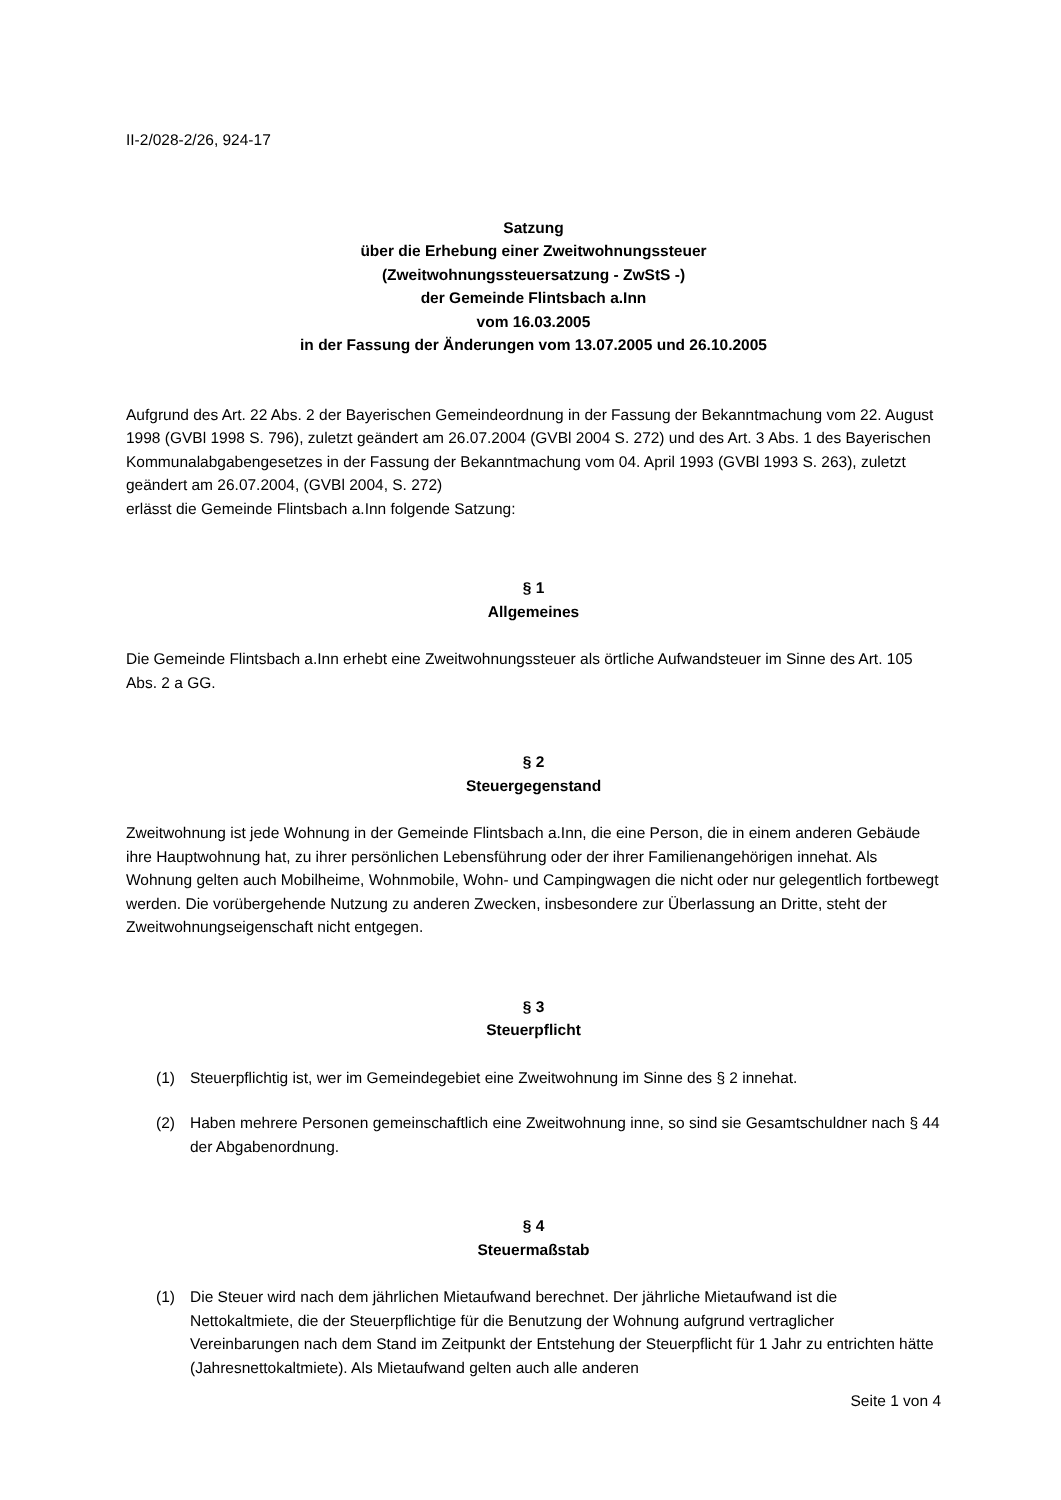II-2/028-2/26, 924-17
Satzung
über die Erhebung einer Zweitwohnungssteuer
(Zweitwohnungssteuersatzung - ZwStS -)
der Gemeinde Flintsbach a.Inn
vom 16.03.2005
in der Fassung der Änderungen vom 13.07.2005 und 26.10.2005
Aufgrund des Art. 22 Abs. 2 der Bayerischen Gemeindeordnung in der Fassung der Bekanntmachung vom 22. August 1998 (GVBl 1998 S. 796), zuletzt geändert am 26.07.2004 (GVBl 2004 S. 272) und des Art. 3 Abs. 1 des Bayerischen Kommunalabgabengesetzes in der Fassung der Bekanntmachung vom 04. April 1993 (GVBl 1993 S. 263), zuletzt geändert am 26.07.2004, (GVBl 2004, S. 272)
erlässt die Gemeinde Flintsbach a.Inn folgende Satzung:
§ 1
Allgemeines
Die Gemeinde Flintsbach a.Inn erhebt eine Zweitwohnungssteuer als örtliche Aufwandsteuer im Sinne des Art. 105 Abs. 2 a GG.
§ 2
Steuergegenstand
Zweitwohnung ist jede Wohnung in der Gemeinde Flintsbach a.Inn, die eine Person, die in einem anderen Gebäude ihre Hauptwohnung hat, zu ihrer persönlichen Lebensführung oder der ihrer Familienangehörigen innehat. Als Wohnung gelten auch Mobilheime, Wohnmobile, Wohn- und Campingwagen die nicht oder nur gelegentlich fortbewegt werden. Die vorübergehende Nutzung zu anderen Zwecken, insbesondere zur Überlassung an Dritte, steht der Zweitwohnungseigenschaft nicht entgegen.
§ 3
Steuerpflicht
(1) Steuerpflichtig ist, wer im Gemeindegebiet eine Zweitwohnung im Sinne des § 2 innehat.
(2) Haben mehrere Personen gemeinschaftlich eine Zweitwohnung inne, so sind sie Gesamtschuldner nach § 44 der Abgabenordnung.
§ 4
Steuermaßstab
(1) Die Steuer wird nach dem jährlichen Mietaufwand berechnet. Der jährliche Mietaufwand ist die Nettokaltmiete, die der Steuerpflichtige für die Benutzung der Wohnung aufgrund vertraglicher Vereinbarungen nach dem Stand im Zeitpunkt der Entstehung der Steuerpflicht für 1 Jahr zu entrichten hätte (Jahresnettokaltmiete). Als Mietaufwand gelten auch alle anderen
Seite 1 von 4